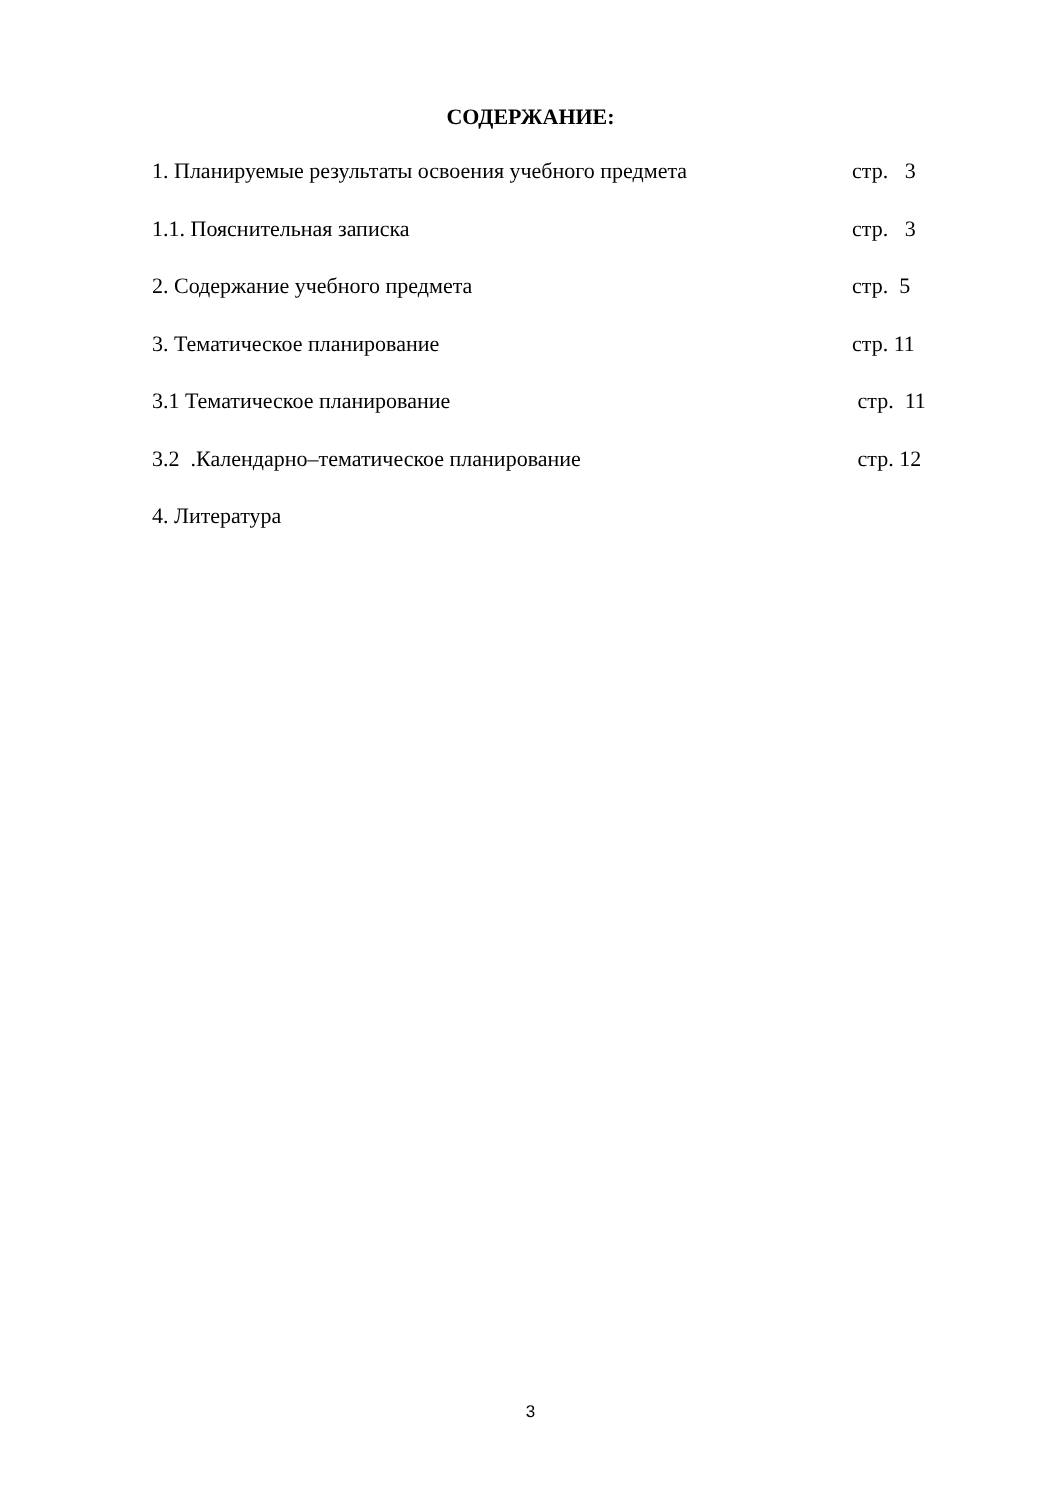СОДЕРЖАНИЕ:
1. Планируемые результаты освоения учебного предмета стр. 3
1.1. Пояснительная записка стр. 3
2. Содержание учебного предмета стр. 5
3. Тематическое планирование стр. 11
3.1 Тематическое планирование стр. 11
3.2 .Календарно–тематическое планирование стр. 12
4. Литература
3